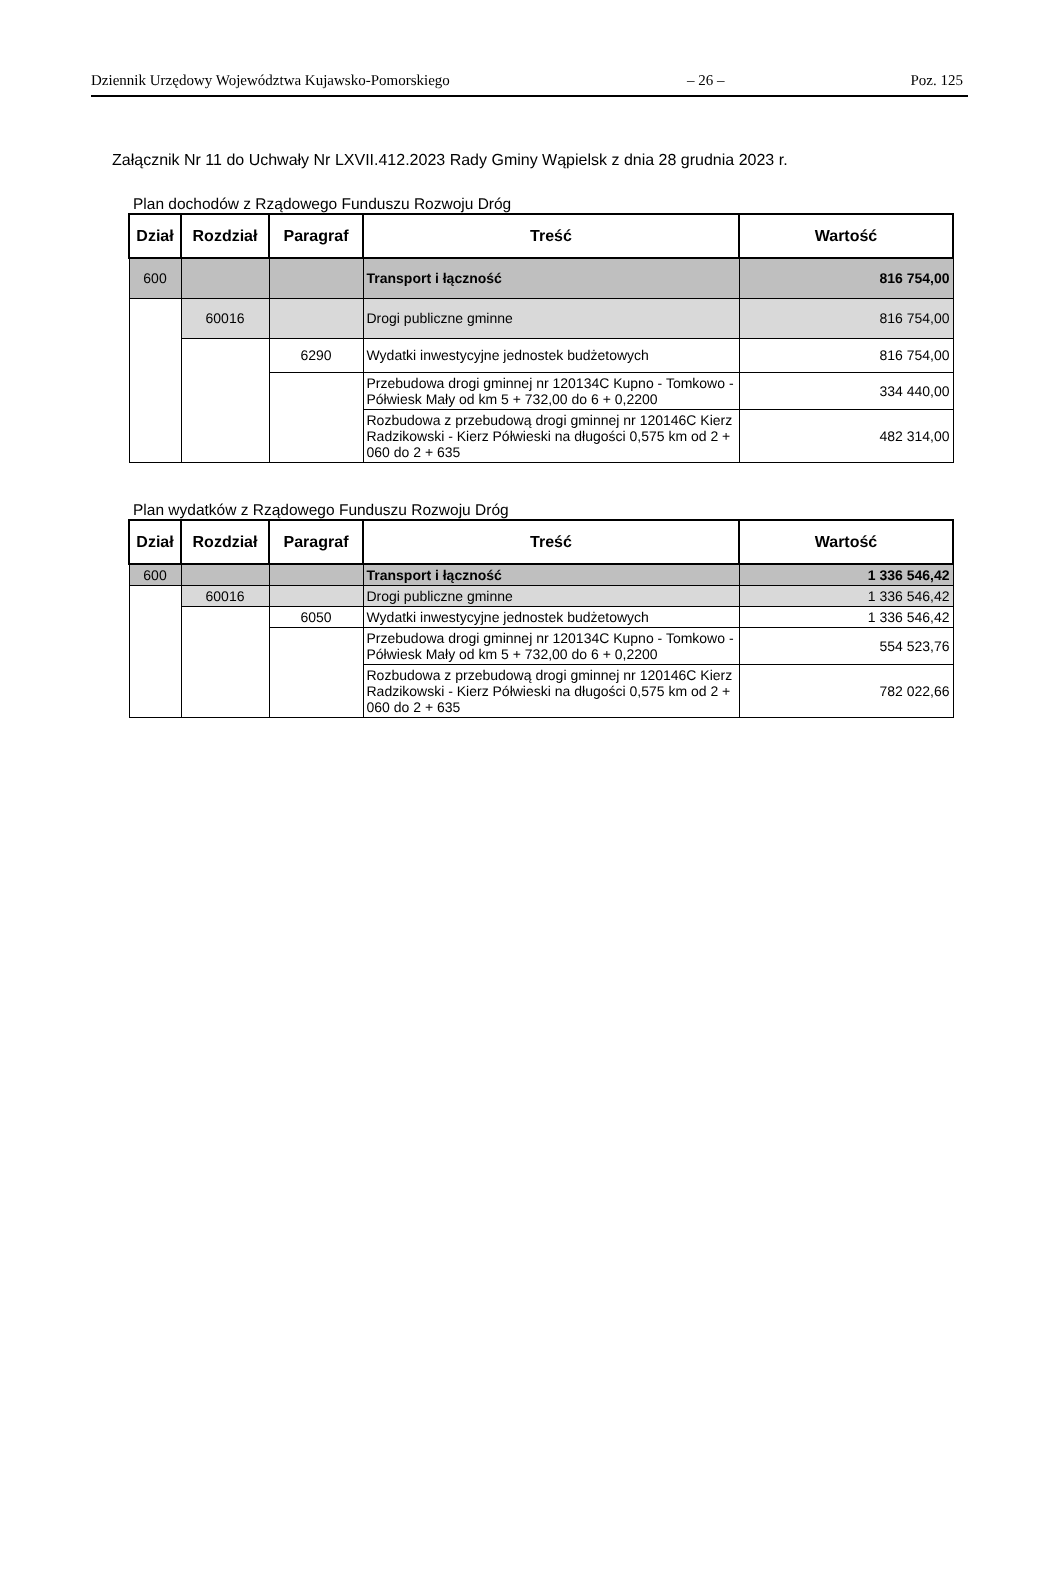Dziennik Urzędowy Województwa Kujawsko-Pomorskiego – 26 – Poz. 125
Załącznik Nr 11 do Uchwały Nr LXVII.412.2023 Rady Gminy Wąpielsk z dnia 28 grudnia 2023 r.
Plan dochodów z Rządowego Funduszu Rozwoju Dróg
| Dział | Rozdział | Paragraf | Treść | Wartość |
| --- | --- | --- | --- | --- |
| 600 | | | Transport i łączność | 816 754,00 |
| | 60016 | | Drogi publiczne gminne | 816 754,00 |
| | | 6290 | Wydatki inwestycyjne jednostek budżetowych | 816 754,00 |
| | | | Przebudowa drogi gminnej nr 120134C Kupno - Tomkowo - Półwiesk Mały od km 5 + 732,00 do 6 + 0,2200 | 334 440,00 |
| | | | Rozbudowa z przebudową drogi gminnej nr 120146C Kierz Radzikowski - Kierz Półwieski na długości 0,575 km od 2 + 060 do 2 + 635 | 482 314,00 |
Plan wydatków z Rządowego Funduszu Rozwoju Dróg
| Dział | Rozdział | Paragraf | Treść | Wartość |
| --- | --- | --- | --- | --- |
| 600 | | | Transport i łączność | 1 336 546,42 |
| | 60016 | | Drogi publiczne gminne | 1 336 546,42 |
| | | 6050 | Wydatki inwestycyjne jednostek budżetowych | 1 336 546,42 |
| | | | Przebudowa drogi gminnej nr 120134C Kupno - Tomkowo - Półwiesk Mały od km 5 + 732,00 do 6 + 0,2200 | 554 523,76 |
| | | | Rozbudowa z przebudową drogi gminnej nr 120146C Kierz Radzikowski - Kierz Półwieski na długości 0,575 km od 2 + 060 do 2 + 635 | 782 022,66 |